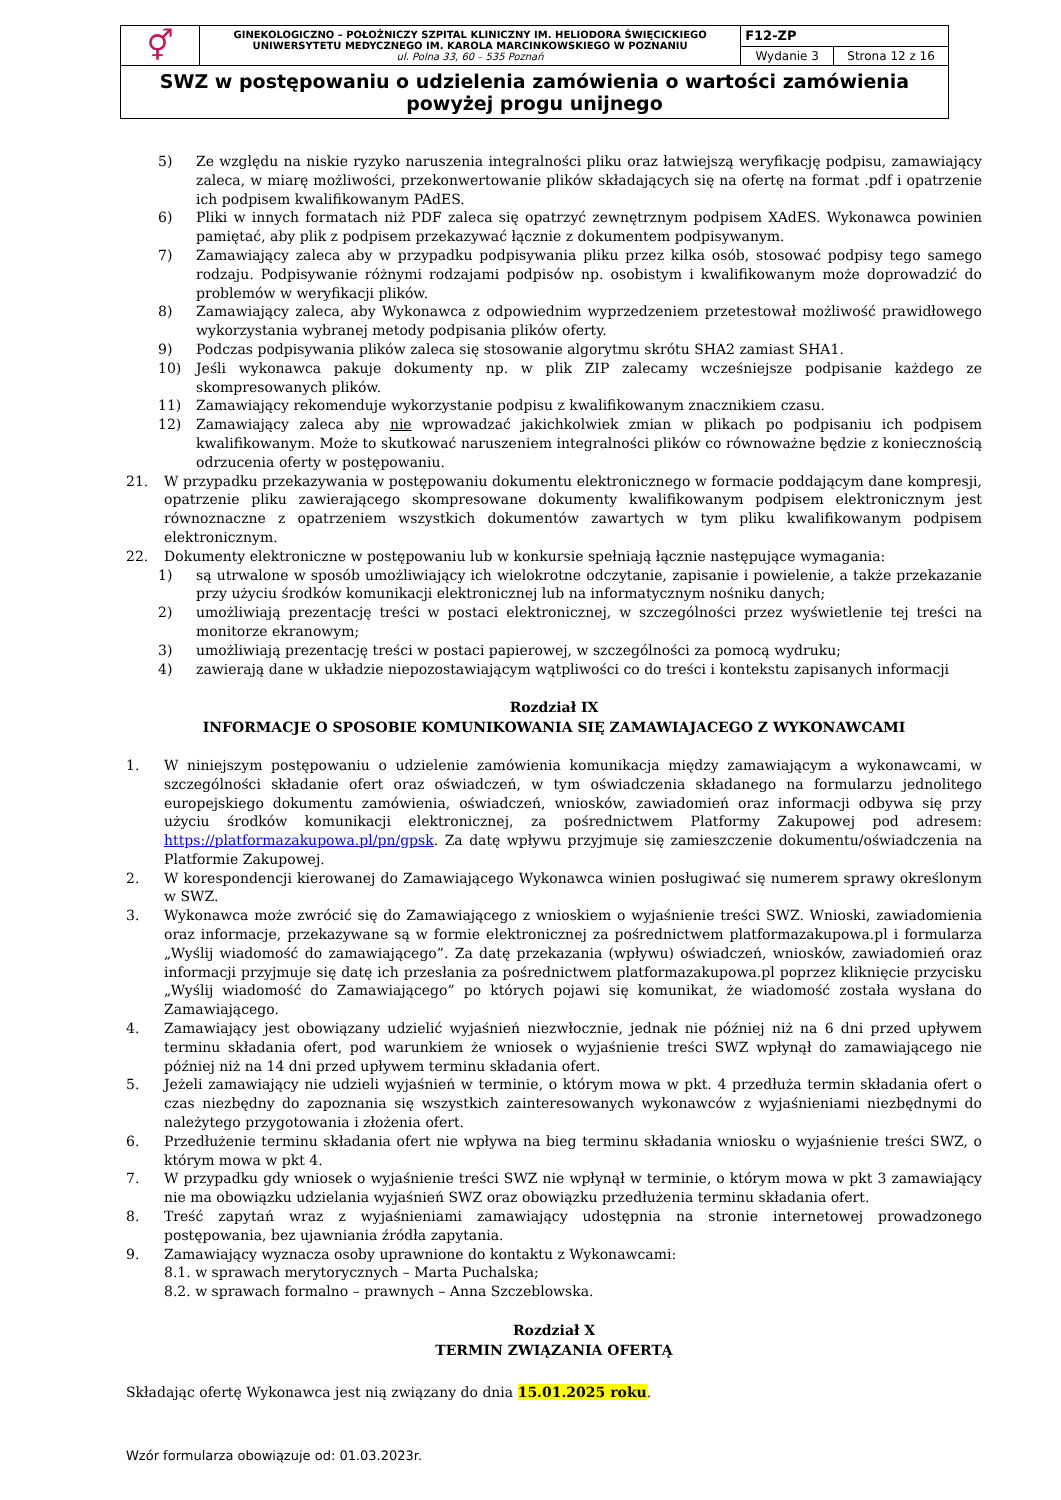| ⚥ | GINEKOLOGICZNO – POŁOŻNICZY SZPITAL KLINICZNY IM. HELIODORA ŚWIĘCICKIEGO UNIWERSYTETU MEDYCZNEGO IM. KAROLA MARCINKOWSKIEGO W POZNANIU ul. Polna 33, 60 – 535 Poznań | F12-ZP | |
| | | Wydanie 3 | Strona 12 z 16 |
| SWZ w postępowaniu o udzielenia zamówienia o wartości zamówienia powyżej progu unijnego | | | |
5) Ze względu na niskie ryzyko naruszenia integralności pliku oraz łatwiejszą weryfikację podpisu, zamawiający zaleca, w miarę możliwości, przekonwertowanie plików składających się na ofertę na format .pdf i opatrzenie ich podpisem kwalifikowanym PAdES.
6) Pliki w innych formatach niż PDF zaleca się opatrzyć zewnętrznym podpisem XAdES. Wykonawca powinien pamiętać, aby plik z podpisem przekazywać łącznie z dokumentem podpisywanym.
7) Zamawiający zaleca aby w przypadku podpisywania pliku przez kilka osób, stosować podpisy tego samego rodzaju. Podpisywanie różnymi rodzajami podpisów np. osobistym i kwalifikowanym może doprowadzić do problemów w weryfikacji plików.
8) Zamawiający zaleca, aby Wykonawca z odpowiednim wyprzedzeniem przetestował możliwość prawidłowego wykorzystania wybranej metody podpisania plików oferty.
9) Podczas podpisywania plików zaleca się stosowanie algorytmu skrótu SHA2 zamiast SHA1.
10) Jeśli wykonawca pakuje dokumenty np. w plik ZIP zalecamy wcześniejsze podpisanie każdego ze skompresowanych plików.
11) Zamawiający rekomenduje wykorzystanie podpisu z kwalifikowanym znacznikiem czasu.
12) Zamawiający zaleca aby nie wprowadzać jakichkolwiek zmian w plikach po podpisaniu ich podpisem kwalifikowanym. Może to skutkować naruszeniem integralności plików co równoważne będzie z koniecznością odrzucenia oferty w postępowaniu.
21. W przypadku przekazywania w postępowaniu dokumentu elektronicznego w formacie poddającym dane kompresji, opatrzenie pliku zawierającego skompresowane dokumenty kwalifikowanym podpisem elektronicznym jest równoznaczne z opatrzeniem wszystkich dokumentów zawartych w tym pliku kwalifikowanym podpisem elektronicznym.
22. Dokumenty elektroniczne w postępowaniu lub w konkursie spełniają łącznie następujące wymagania:
1) są utrwalone w sposób umożliwiający ich wielokrotne odczytanie, zapisanie i powielenie, a także przekazanie przy użyciu środków komunikacji elektronicznej lub na informatycznym nośniku danych;
2) umożliwiają prezentację treści w postaci elektronicznej, w szczególności przez wyświetlenie tej treści na monitorze ekranowym;
3) umożliwiają prezentację treści w postaci papierowej, w szczególności za pomocą wydruku;
4) zawierają dane w układzie niepozostawiającym wątpliwości co do treści i kontekstu zapisanych informacji
Rozdział IX
INFORMACJE O SPOSOBIE KOMUNIKOWANIA SIĘ ZAMAWIAJACEGO Z WYKONAWCAMI
1. W niniejszym postępowaniu o udzielenie zamówienia komunikacja między zamawiającym a wykonawcami, w szczególności składanie ofert oraz oświadczeń, w tym oświadczenia składanego na formularzu jednolitego europejskiego dokumentu zamówienia, oświadczeń, wniosków, zawiadomień oraz informacji odbywa się przy użyciu środków komunikacji elektronicznej, za pośrednictwem Platformy Zakupowej pod adresem: https://platformazakupowa.pl/pn/gpsk. Za datę wpływu przyjmuje się zamieszczenie dokumentu/oświadczenia na Platformie Zakupowej.
2. W korespondencji kierowanej do Zamawiającego Wykonawca winien posługiwać się numerem sprawy określonym w SWZ.
3. Wykonawca może zwrócić się do Zamawiającego z wnioskiem o wyjaśnienie treści SWZ. Wnioski, zawiadomienia oraz informacje, przekazywane są w formie elektronicznej za pośrednictwem platformazakupowa.pl i formularza „Wyślij wiadomość do zamawiającego”. Za datę przekazania (wpływu) oświadczeń, wniosków, zawiadomień oraz informacji przyjmuje się datę ich przesłania za pośrednictwem platformazakupowa.pl poprzez kliknięcie przycisku „Wyślij wiadomość do Zamawiającego” po których pojawi się komunikat, że wiadomość została wysłana do Zamawiającego.
4. Zamawiający jest obowiązany udzielić wyjaśnień niezwłocznie, jednak nie później niż na 6 dni przed upływem terminu składania ofert, pod warunkiem że wniosek o wyjaśnienie treści SWZ wpłynął do zamawiającego nie później niż na 14 dni przed upływem terminu składania ofert.
5. Jeżeli zamawiający nie udzieli wyjaśnień w terminie, o którym mowa w pkt. 4 przedłuża termin składania ofert o czas niezbędny do zapoznania się wszystkich zainteresowanych wykonawców z wyjaśnieniami niezbędnymi do należytego przygotowania i złożenia ofert.
6. Przedłużenie terminu składania ofert nie wpływa na bieg terminu składania wniosku o wyjaśnienie treści SWZ, o którym mowa w pkt 4.
7. W przypadku gdy wniosek o wyjaśnienie treści SWZ nie wpłynął w terminie, o którym mowa w pkt 3 zamawiający nie ma obowiązku udzielania wyjaśnień SWZ oraz obowiązku przedłużenia terminu składania ofert.
8. Treść zapytań wraz z wyjaśnieniami zamawiający udostępnia na stronie internetowej prowadzonego postępowania, bez ujawniania źródła zapytania.
9. Zamawiający wyznacza osoby uprawnione do kontaktu z Wykonawcami:
8.1. w sprawach merytorycznych – Marta Puchalska;
8.2. w sprawach formalno – prawnych – Anna Szczeblowska.
Rozdział X
TERMIN ZWIĄZANIA OFERTĄ
Składając ofertę Wykonawca jest nią związany do dnia 15.01.2025 roku.
Wzór formularza obowiązuje od: 01.03.2023r.